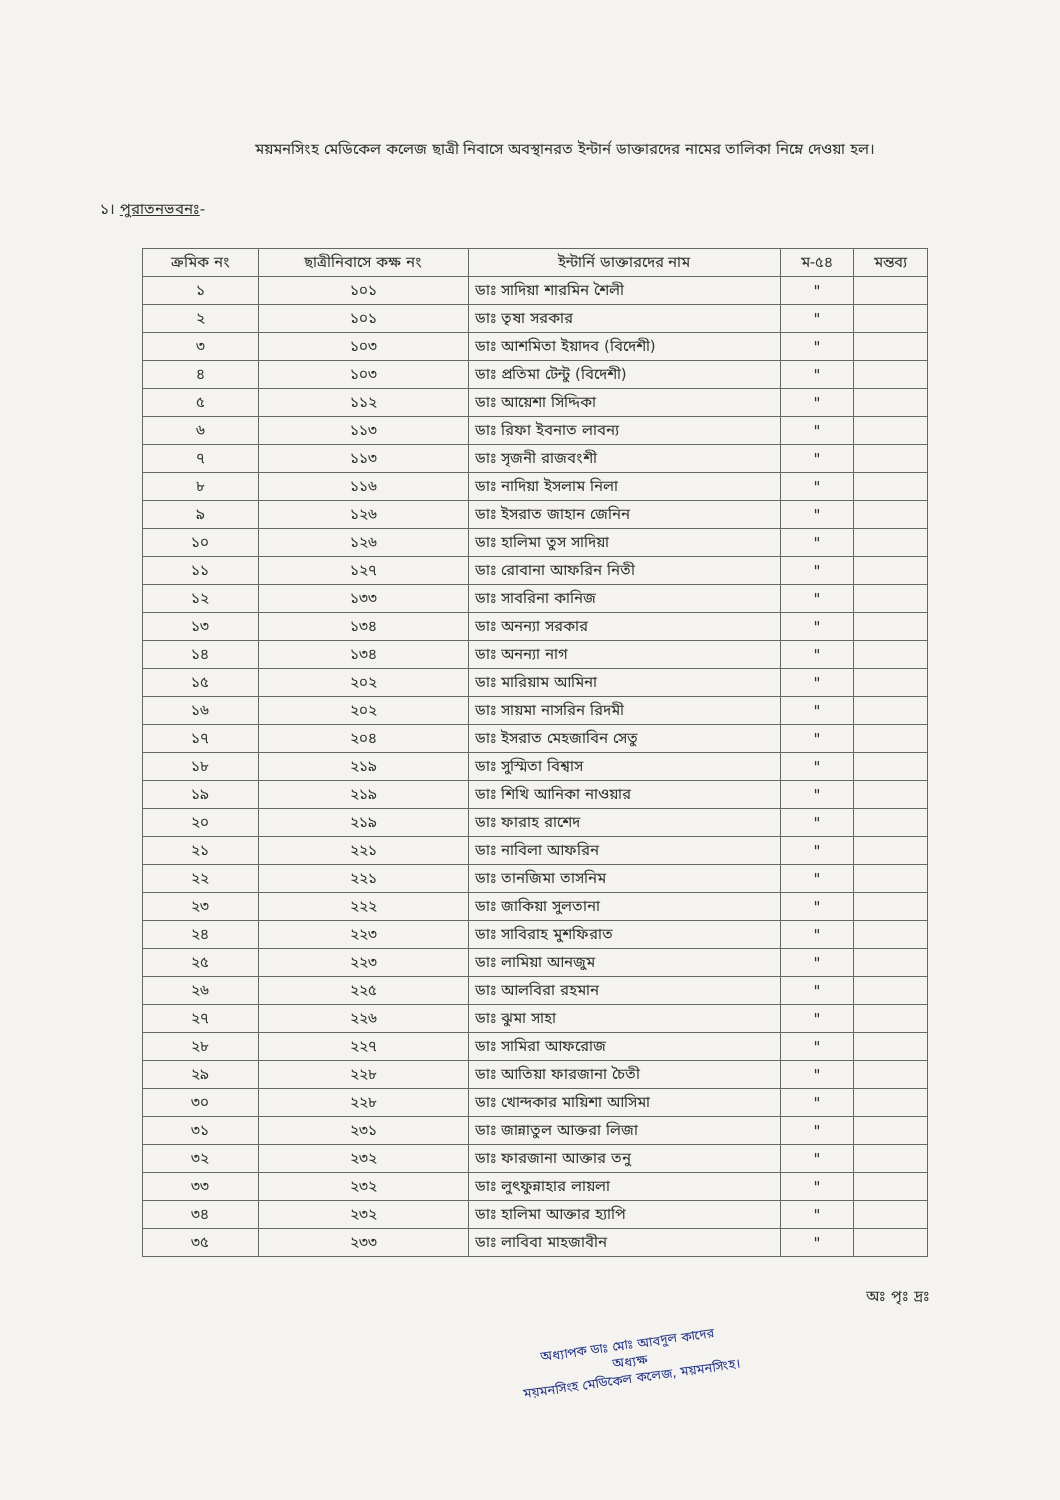ময়মনসিংহ মেডিকেল কলেজ ছাত্রী নিবাসে অবস্থানরত ইন্টার্ন ডাক্তারদের নামের তালিকা নিম্নে দেওয়া হল।
১। পুরাতনভবনঃ-
| ক্রমিক নং | ছাত্রীনিবাসে কক্ষ নং | ইন্টার্নি ডাক্তারদের নাম | ম-৫৪ | মন্তব্য |
| --- | --- | --- | --- | --- |
| ১ | ১০১ | ডাঃ সাদিয়া শারমিন শৈলী | " | |
| ২ | ১০১ | ডাঃ তৃষা সরকার | " | |
| ৩ | ১০৩ | ডাঃ আশমিতা ইয়াদব (বিদেশী) | " | |
| ৪ | ১০৩ | ডাঃ প্রতিমা টেন্টু (বিদেশী) | " | |
| ৫ | ১১২ | ডাঃ আয়েশা সিদ্দিকা | " | |
| ৬ | ১১৩ | ডাঃ রিফা ইবনাত লাবন্য | " | |
| ৭ | ১১৩ | ডাঃ সৃজনী রাজবংশী | " | |
| ৮ | ১১৬ | ডাঃ নাদিয়া ইসলাম নিলা | " | |
| ৯ | ১২৬ | ডাঃ ইসরাত জাহান জেনিন | " | |
| ১০ | ১২৬ | ডাঃ হালিমা তুস সাদিয়া | " | |
| ১১ | ১২৭ | ডাঃ রোবানা আফরিন নিতী | " | |
| ১২ | ১৩৩ | ডাঃ সাবরিনা কানিজ | " | |
| ১৩ | ১৩৪ | ডাঃ অনন্যা সরকার | " | |
| ১৪ | ১৩৪ | ডাঃ অনন্যা নাগ | " | |
| ১৫ | ২০২ | ডাঃ মারিয়াম আমিনা | " | |
| ১৬ | ২০২ | ডাঃ সায়মা নাসরিন রিদমী | " | |
| ১৭ | ২০৪ | ডাঃ ইসরাত মেহজাবিন সেতু | " | |
| ১৮ | ২১৯ | ডাঃ সুস্মিতা বিশ্বাস | " | |
| ১৯ | ২১৯ | ডাঃ শিখি আনিকা নাওয়ার | " | |
| ২০ | ২১৯ | ডাঃ ফারাহ রাশেদ | " | |
| ২১ | ২২১ | ডাঃ নাবিলা আফরিন | " | |
| ২২ | ২২১ | ডাঃ তানজিমা তাসনিম | " | |
| ২৩ | ২২২ | ডাঃ জাকিয়া সুলতানা | " | |
| ২৪ | ২২৩ | ডাঃ সাবিরাহ মুশফিরাত | " | |
| ২৫ | ২২৩ | ডাঃ লামিয়া আনজুম | " | |
| ২৬ | ২২৫ | ডাঃ আলবিরা রহমান | " | |
| ২৭ | ২২৬ | ডাঃ ঝুমা সাহা | " | |
| ২৮ | ২২৭ | ডাঃ সামিরা আফরোজ | " | |
| ২৯ | ২২৮ | ডাঃ আতিয়া ফারজানা চৈতী | " | |
| ৩০ | ২২৮ | ডাঃ খোন্দকার মায়িশা আসিমা | " | |
| ৩১ | ২৩১ | ডাঃ জান্নাতুল আক্তরা লিজা | " | |
| ৩২ | ২৩২ | ডাঃ ফারজানা আক্তার তনু | " | |
| ৩৩ | ২৩২ | ডাঃ লুৎফুন্নাহার লায়লা | " | |
| ৩৪ | ২৩২ | ডাঃ হালিমা আক্তার হ্যাপি | " | |
| ৩৫ | ২৩৩ | ডাঃ লাবিবা মাহজাবীন | " | |
অধ্যাপক ডাঃ মোঃ আবদুল কাদের
অধ্যক্ষ
ময়মনসিংহ মেডিকেল কলেজ, ময়মনসিংহ।
অঃ পৃঃ দ্রঃ